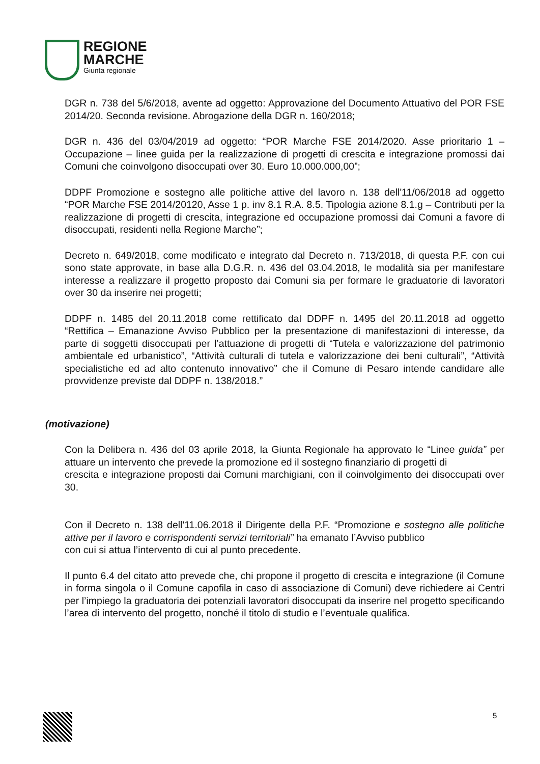REGIONE
MARCHE
Giunta regionale
DGR n. 738 del 5/6/2018, avente ad oggetto: Approvazione del Documento Attuativo del POR FSE 2014/20. Seconda revisione. Abrogazione della DGR n. 160/2018;
DGR n. 436 del 03/04/2019 ad oggetto: “POR Marche FSE 2014/2020. Asse prioritario 1 – Occupazione – linee guida per la realizzazione di progetti di crescita e integrazione promossi dai Comuni che coinvolgono disoccupati over 30. Euro 10.000.000,00”;
DDPF Promozione e sostegno alle politiche attive del lavoro n. 138 dell'11/06/2018 ad oggetto “POR Marche FSE 2014/20120, Asse 1 p. inv 8.1 R.A. 8.5. Tipologia azione 8.1.g – Contributi per la realizzazione di progetti di crescita, integrazione ed occupazione promossi dai Comuni a favore di disoccupati, residenti nella Regione Marche”;
Decreto n. 649/2018, come modificato e integrato dal Decreto n. 713/2018, di questa P.F. con cui sono state approvate, in base alla D.G.R. n. 436 del 03.04.2018, le modalità sia per manifestare interesse a realizzare il progetto proposto dai Comuni sia per formare le graduatorie di lavoratori over 30 da inserire nei progetti;
DDPF n. 1485 del 20.11.2018 come rettificato dal DDPF n. 1495 del 20.11.2018 ad oggetto “Rettifica – Emanazione Avviso Pubblico per la presentazione di manifestazioni di interesse, da parte di soggetti disoccupati per l’attuazione di progetti di “Tutela e valorizzazione del patrimonio ambientale ed urbanistico”, “Attività culturali di tutela e valorizzazione dei beni culturali”, “Attività specialistiche ed ad alto contenuto innovativo” che il Comune di Pesaro intende candidare alle provvidenze previste dal DDPF n. 138/2018.”
(motivazione)
Con la Delibera n. 436 del 03 aprile 2018, la Giunta Regionale ha approvato le “Linee guida” per attuare un intervento che prevede la promozione ed il sostegno finanziario di progetti di
crescita e integrazione proposti dai Comuni marchigiani, con il coinvolgimento dei disoccupati over 30.
Con il Decreto n. 138 dell'11.06.2018 il Dirigente della P.F. “Promozione e sostegno alle politiche attive per il lavoro e corrispondenti servizi territoriali” ha emanato l’Avviso pubblico
con cui si attua l’intervento di cui al punto precedente.
Il punto 6.4 del citato atto prevede che, chi propone il progetto di crescita e integrazione (il Comune in forma singola o il Comune capofila in caso di associazione di Comuni) deve richiedere ai Centri per l’impiego la graduatoria dei potenziali lavoratori disoccupati da inserire nel progetto specificando l’area di intervento del progetto, nonché il titolo di studio e l’eventuale qualifica.
5